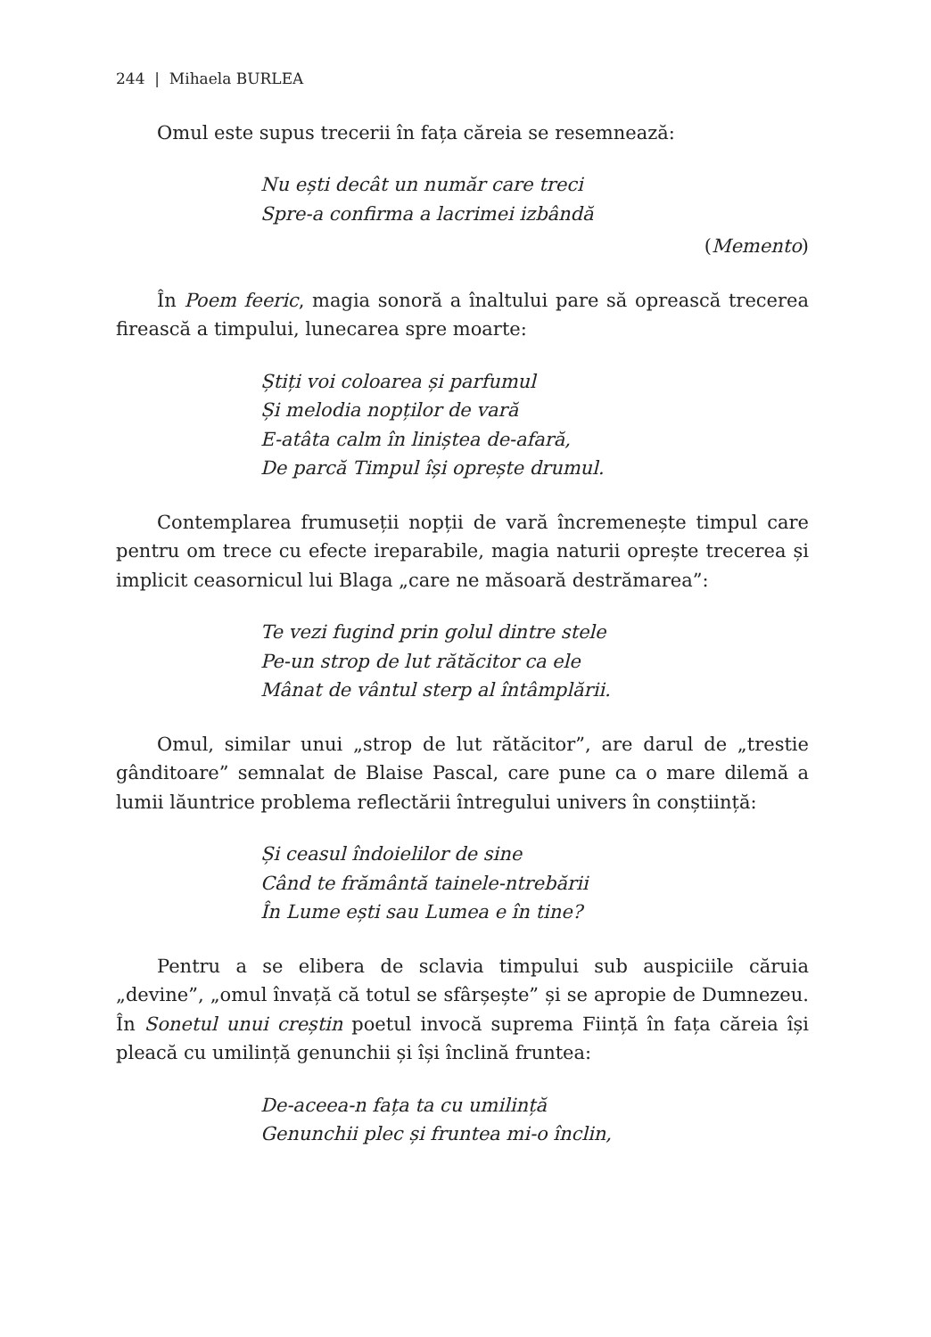244 | Mihaela BURLEA
Omul este supus trecerii în fața căreia se resemnează:
Nu ești decât un număr care treci
Spre-a confirma a lacrimei izbândă
(Memento)
În Poem feeric, magia sonoră a înaltului pare să oprească trecerea firească a timpului, lunecarea spre moarte:
Știți voi coloarea și parfumul
Și melodia nopților de vară
E-atâta calm în liniștea de-afară,
De parcă Timpul își oprește drumul.
Contemplarea frumuseții nopții de vară încremenește timpul care pentru om trece cu efecte ireparabile, magia naturii oprește trecerea și implicit ceasornicul lui Blaga „care ne măsoară destrămarea”:
Te vezi fugind prin golul dintre stele
Pe-un strop de lut rătăcitor ca ele
Mânat de vântul sterp al întâmplării.
Omul, similar unui „strop de lut rătăcitor”, are darul de „trestie gânditoare” semnalat de Blaise Pascal, care pune ca o mare dilemă a lumii lăuntrice problema reflectării întregului univers în conștiință:
Și ceasul îndoielilor de sine
Când te frământă tainele-ntrebării
În Lume ești sau Lumea e în tine?
Pentru a se elibera de sclavia timpului sub auspiciile căruia „devine”, „omul învață că totul se sfârșește” și se apropie de Dumnezeu. În Sonetul unui creștin poetul invocă suprema Ființă în fața căreia își pleacă cu umilință genunchii și își înclină fruntea:
De-aceea-n fața ta cu umilință
Genunchii plec și fruntea mi-o înclin,